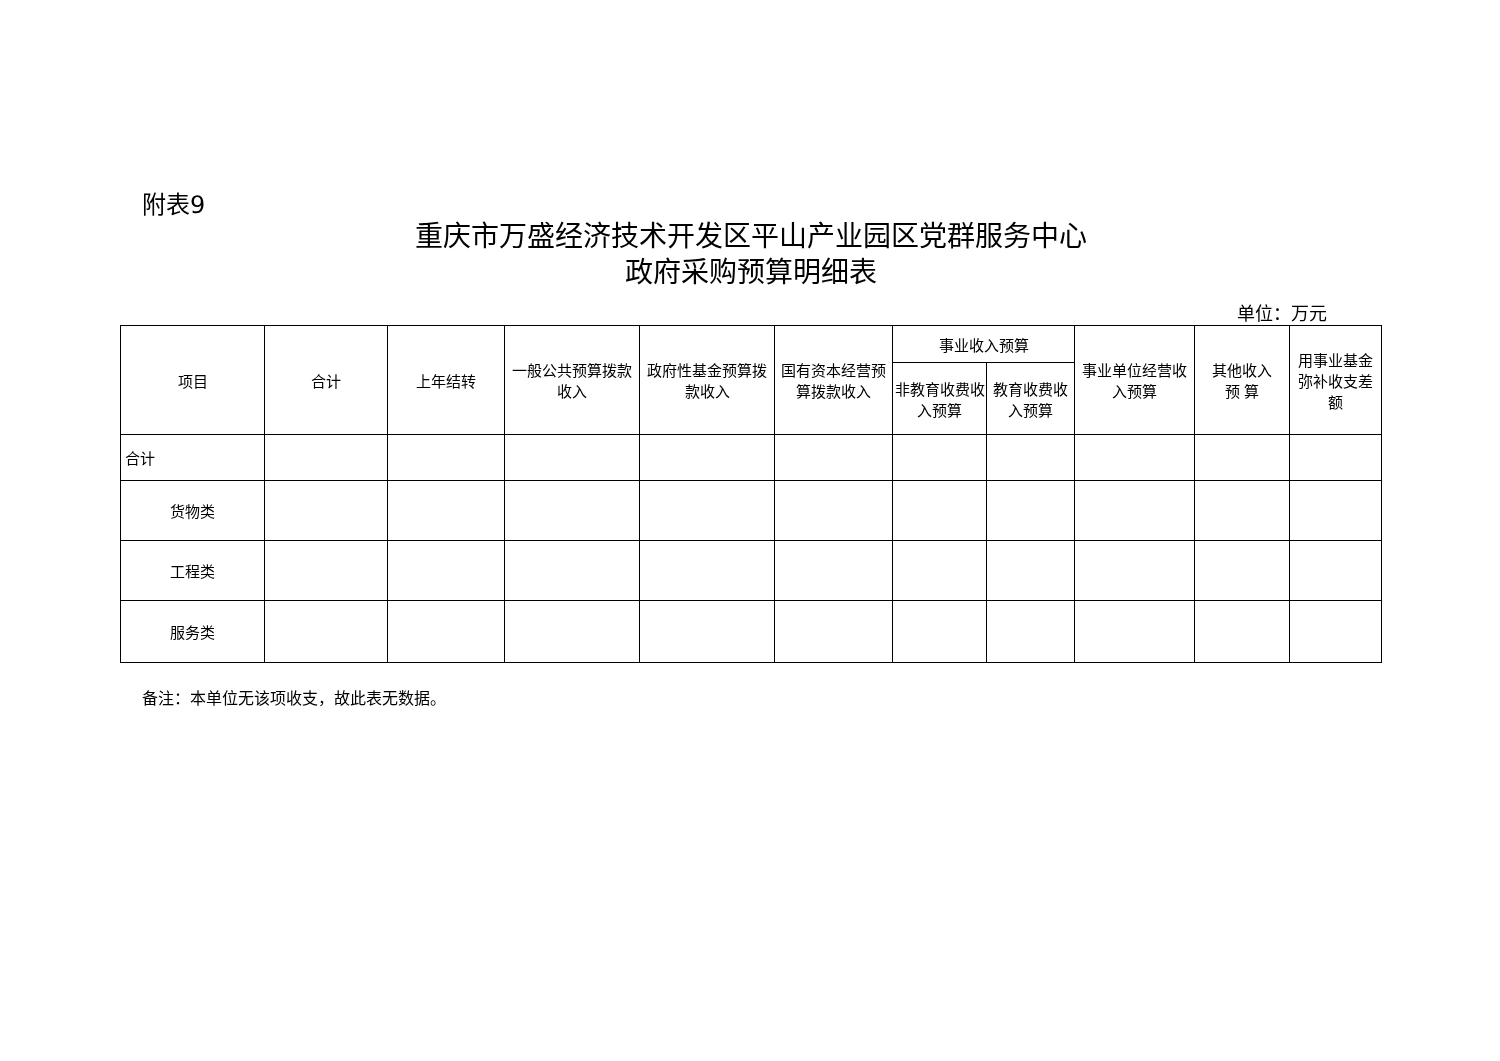附表9
重庆市万盛经济技术开发区平山产业园区党群服务中心
政府采购预算明细表
单位：万元
| 项目 | 合计 | 上年结转 | 一般公共预算拨款收入 | 政府性基金预算拨款收入 | 国有资本经营预算拨款收入 | 事业收入预算 | | 事业单位经营收入预算 | 其他收入 预 算 | 用事业基金弥补收支差额 |
| --- | --- | --- | --- | --- | --- | --- | --- | --- | --- | --- |
| | | | | | | 非教育收费收入预算 | 教育收费收入预算 | | | |
| 合计 | | | | | | | | | | |
| 货物类 | | | | | | | | | | |
| 工程类 | | | | | | | | | | |
| 服务类 | | | | | | | | | | |
备注：本单位无该项收支，故此表无数据。